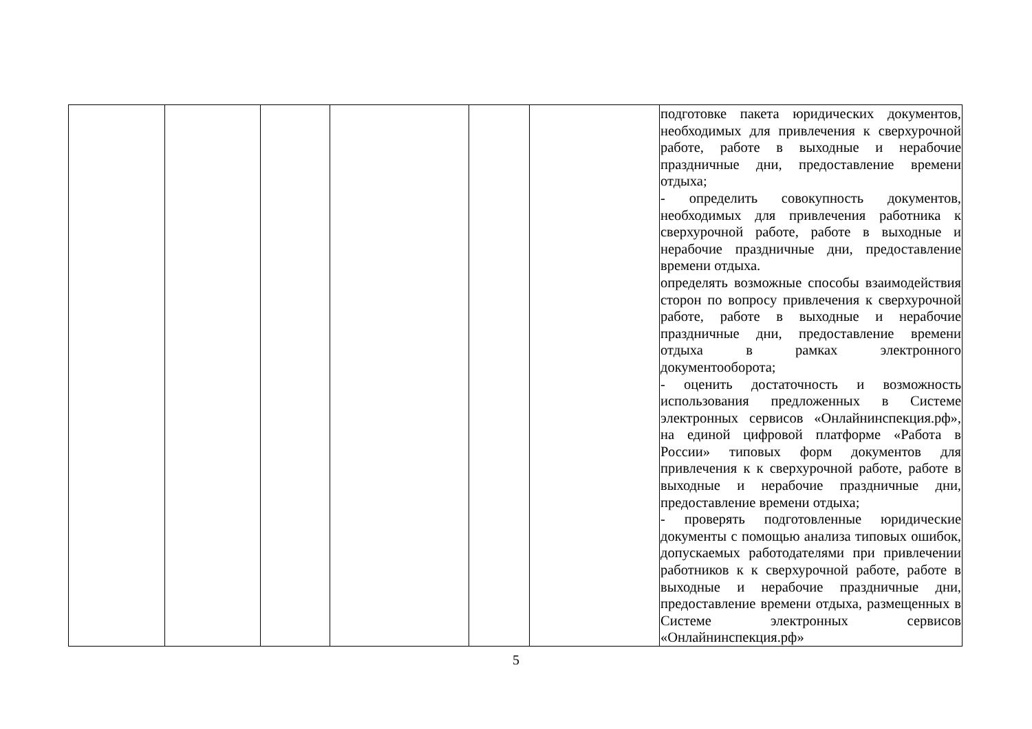| | | | | | | подготовке пакета юридических документов, необходимых для привлечения к сверхурочной работе, работе в выходные и нерабочие праздничные дни, предоставление времени отдыха; - определить совокупность документов, необходимых для привлечения работника к сверхурочной работе, работе в выходные и нерабочие праздничные дни, предоставление времени отдыха. определять возможные способы взаимодействия сторон по вопросу привлечения к сверхурочной работе, работе в выходные и нерабочие праздничные дни, предоставление времени отдыха в рамках электронного документооборота; - оценить достаточность и возможность использования предложенных в Системе электронных сервисов «Онлайнинспекция.рф», на единой цифровой платформе «Работа в России» типовых форм документов для привлечения к к сверхурочной работе, работе в выходные и нерабочие праздничные дни, предоставление времени отдыха; - проверять подготовленные юридические документы с помощью анализа типовых ошибок, допускаемых работодателями при привлечении работников к к сверхурочной работе, работе в выходные и нерабочие праздничные дни, предоставление времени отдыха, размещенных в Системе электронных сервисов «Онлайнинспекция.рф» |
5